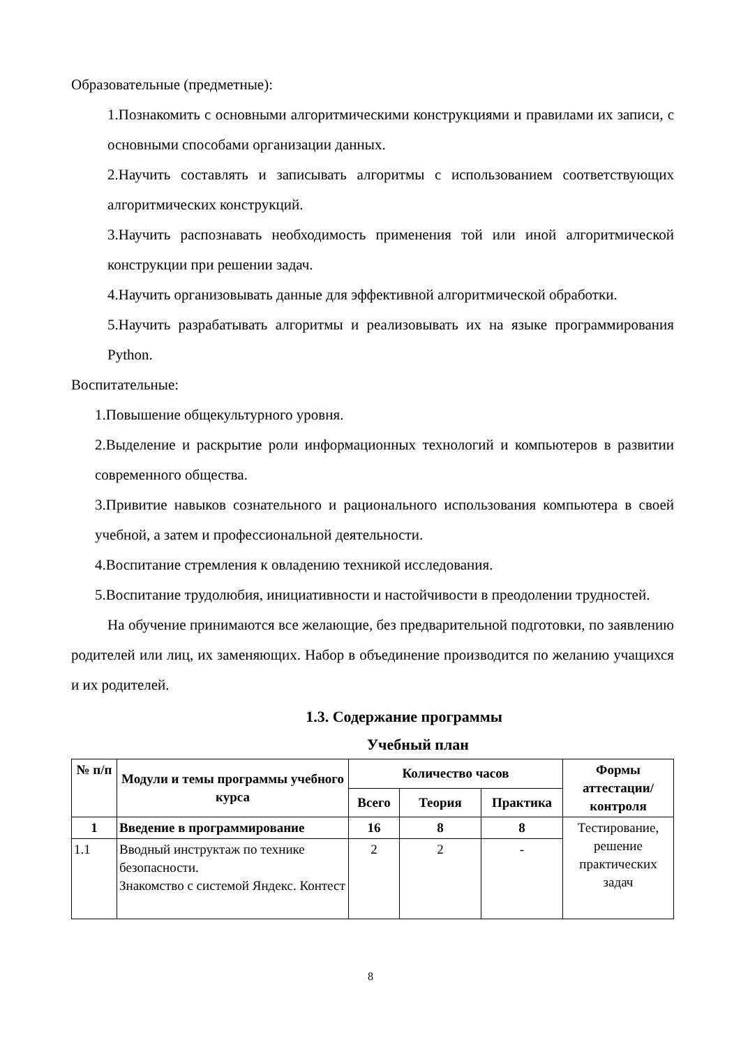Образовательные (предметные):
1.Познакомить с основными алгоритмическими конструкциями и правилами их записи, с основными способами организации данных.
2.Научить составлять и записывать алгоритмы с использованием соответствующих алгоритмических конструкций.
3.Научить распознавать необходимость применения той или иной алгоритмической конструкции при решении задач.
4.Научить организовывать данные для эффективной алгоритмической обработки.
5.Научить разрабатывать алгоритмы и реализовывать их на языке программирования Python.
Воспитательные:
1.Повышение общекультурного уровня.
2.Выделение и раскрытие роли информационных технологий и компьютеров в развитии современного общества.
3.Привитие навыков сознательного и рационального использования компьютера в своей учебной, а затем и профессиональной деятельности.
4.Воспитание стремления к овладению техникой исследования.
5.Воспитание трудолюбия, инициативности и настойчивости в преодолении трудностей.
На обучение принимаются все желающие, без предварительной подготовки, по заявлению родителей или лиц, их заменяющих. Набор в объединение производится по желанию учащихся и их родителей.
1.3. Содержание программы
Учебный план
| № п/п | Модули и темы программы учебного курса | Количество часов | | | Формы аттестации/ контроля |
| --- | --- | --- | --- | --- | --- |
| | | Всего | Теория | Практика | |
| 1 | Введение в программирование | 16 | 8 | 8 | Тестирование, решение практических задач |
| 1.1 | Вводный инструктаж по технике безопасности. Знакомство с системой Яндекс. Контест | 2 | 2 | - | |
8